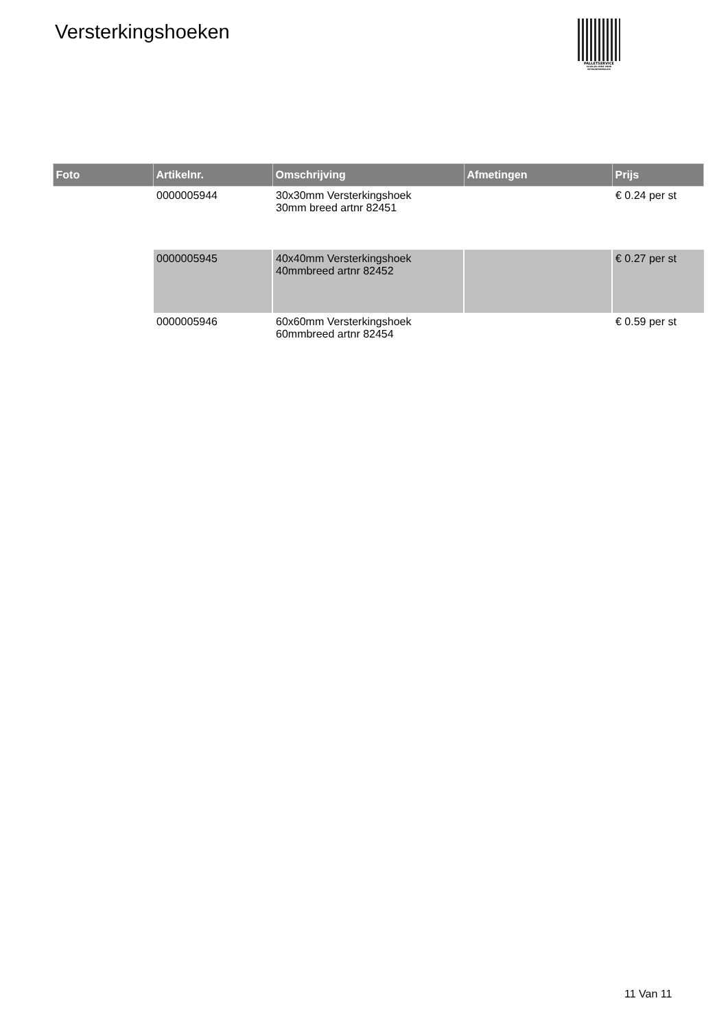Versterkingshoeken
PALLETSERVICE
SCAN QR-CODE VOOR
RETOURFORMULIER
| Foto | Artikelnr. | Omschrijving | Afmetingen | Prijs |
| --- | --- | --- | --- | --- |
| | 0000005944 | 30x30mm Versterkingshoek 30mm breed artnr 82451 | | € 0.24 per st |
| | 0000005945 | 40x40mm Versterkingshoek 40mmbreed artnr 82452 | | € 0.27 per st |
| | 0000005946 | 60x60mm Versterkingshoek 60mmbreed artnr 82454 | | € 0.59 per st |
11 Van 11